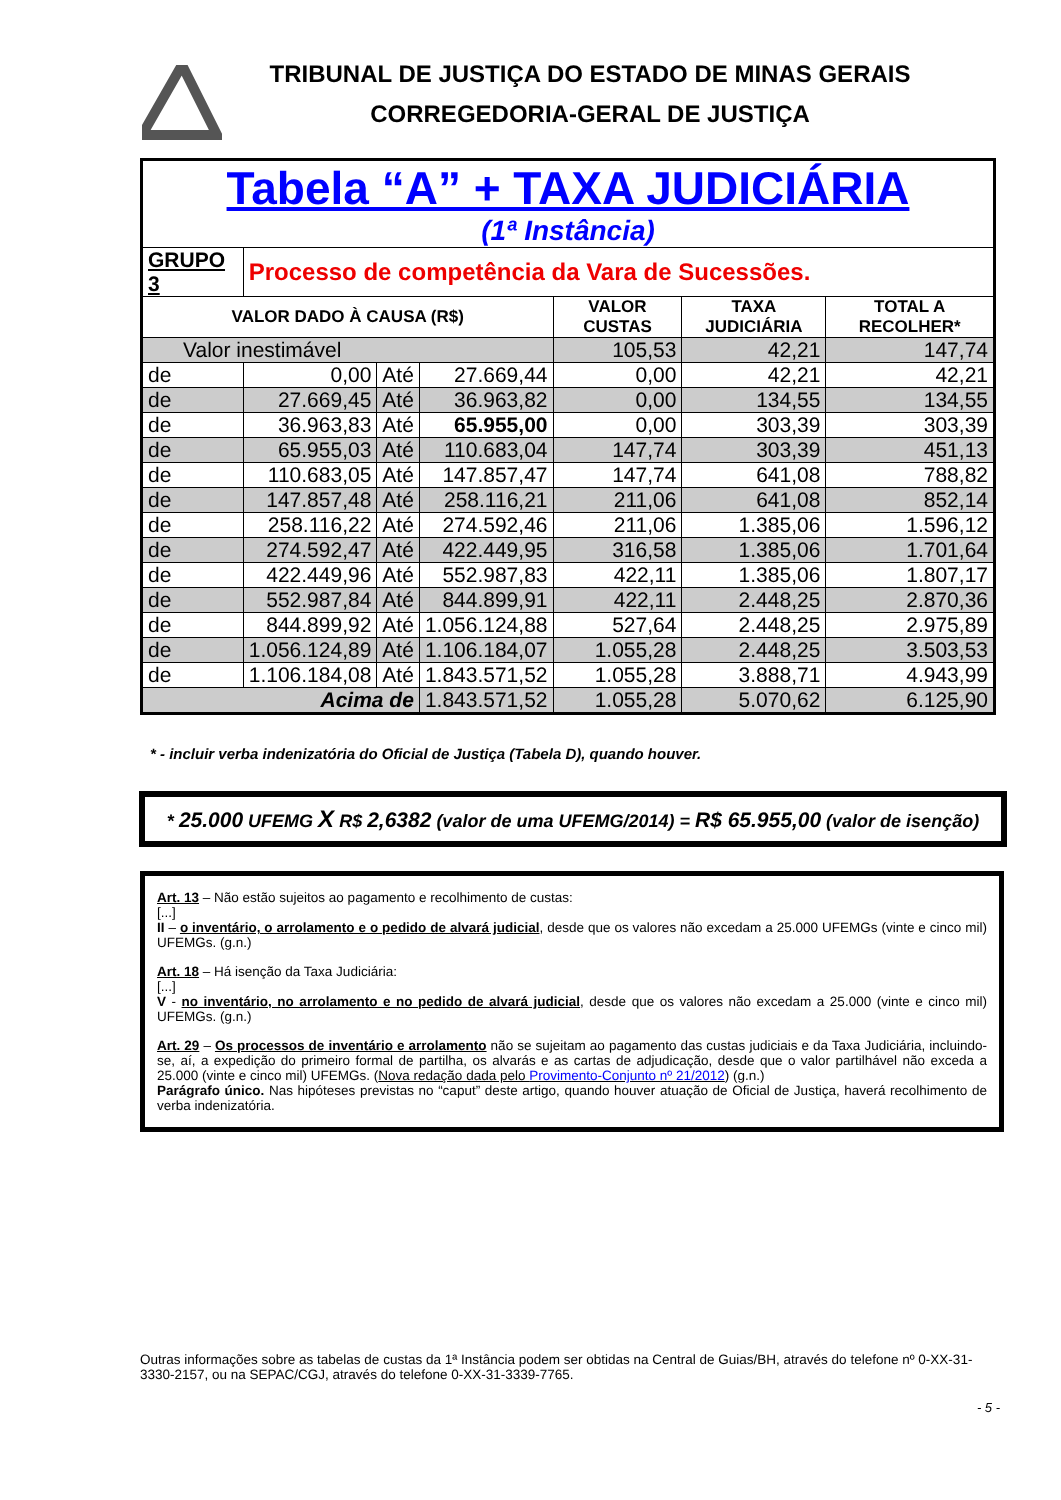TRIBUNAL DE JUSTIÇA DO ESTADO DE MINAS GERAIS
CORREGEDORIA-GERAL DE JUSTIÇA
| Tabela “A” + TAXA JUDICIÁRIA (1ª Instância) | | | | | | |
| GRUPO 3 | Processo de competência da Vara de Sucessões. | | | | | |
| VALOR DADO À CAUSA (R$) | | | | VALOR CUSTAS | TAXA JUDICIÁRIA | TOTAL A RECOLHER* |
| Valor inestimável | | | | 105,53 | 42,21 | 147,74 |
| de | 0,00 | Até | 27.669,44 | 0,00 | 42,21 | 42,21 |
| de | 27.669,45 | Até | 36.963,82 | 0,00 | 134,55 | 134,55 |
| de | 36.963,83 | Até | 65.955,00 | 0,00 | 303,39 | 303,39 |
| de | 65.955,03 | Até | 110.683,04 | 147,74 | 303,39 | 451,13 |
| de | 110.683,05 | Até | 147.857,47 | 147,74 | 641,08 | 788,82 |
| de | 147.857,48 | Até | 258.116,21 | 211,06 | 641,08 | 852,14 |
| de | 258.116,22 | Até | 274.592,46 | 211,06 | 1.385,06 | 1.596,12 |
| de | 274.592,47 | Até | 422.449,95 | 316,58 | 1.385,06 | 1.701,64 |
| de | 422.449,96 | Até | 552.987,83 | 422,11 | 1.385,06 | 1.807,17 |
| de | 552.987,84 | Até | 844.899,91 | 422,11 | 2.448,25 | 2.870,36 |
| de | 844.899,92 | Até | 1.056.124,88 | 527,64 | 2.448,25 | 2.975,89 |
| de | 1.056.124,89 | Até | 1.106.184,07 | 1.055,28 | 2.448,25 | 3.503,53 |
| de | 1.106.184,08 | Até | 1.843.571,52 | 1.055,28 | 3.888,71 | 4.943,99 |
| Acima de | | | 1.843.571,52 | 1.055,28 | 5.070,62 | 6.125,90 |
* - incluir verba indenizatória do Oficial de Justiça (Tabela D), quando houver.
* 25.000 UFEMG X R$ 2,6382 (valor de uma UFEMG/2014) = R$ 65.955,00 (valor de isenção)
Art. 13 – Não estão sujeitos ao pagamento e recolhimento de custas:
[...]
II – o inventário, o arrolamento e o pedido de alvará judicial, desde que os valores não excedam a 25.000 UFEMGs (vinte e cinco mil) UFEMGs. (g.n.)
Art. 18 – Há isenção da Taxa Judiciária:
[...]
V - no inventário, no arrolamento e no pedido de alvará judicial, desde que os valores não excedam a 25.000 (vinte e cinco mil) UFEMGs. (g.n.)
Art. 29 – Os processos de inventário e arrolamento não se sujeitam ao pagamento das custas judiciais e da Taxa Judiciária, incluindo-se, aí, a expedição do primeiro formal de partilha, os alvarás e as cartas de adjudicação, desde que o valor partilhável não exceda a 25.000 (vinte e cinco mil) UFEMGs. (Nova redação dada pelo Provimento-Conjunto nº 21/2012) (g.n.)
Parágrafo único. Nas hipóteses previstas no “caput” deste artigo, quando houver atuação de Oficial de Justiça, haverá recolhimento de verba indenizatória.
Outras informações sobre as tabelas de custas da 1ª Instância podem ser obtidas na Central de Guias/BH, através do telefone nº 0-XX-31-3330-2157, ou na SEPAC/CGJ, através do telefone 0-XX-31-3339-7765.
- 5 -